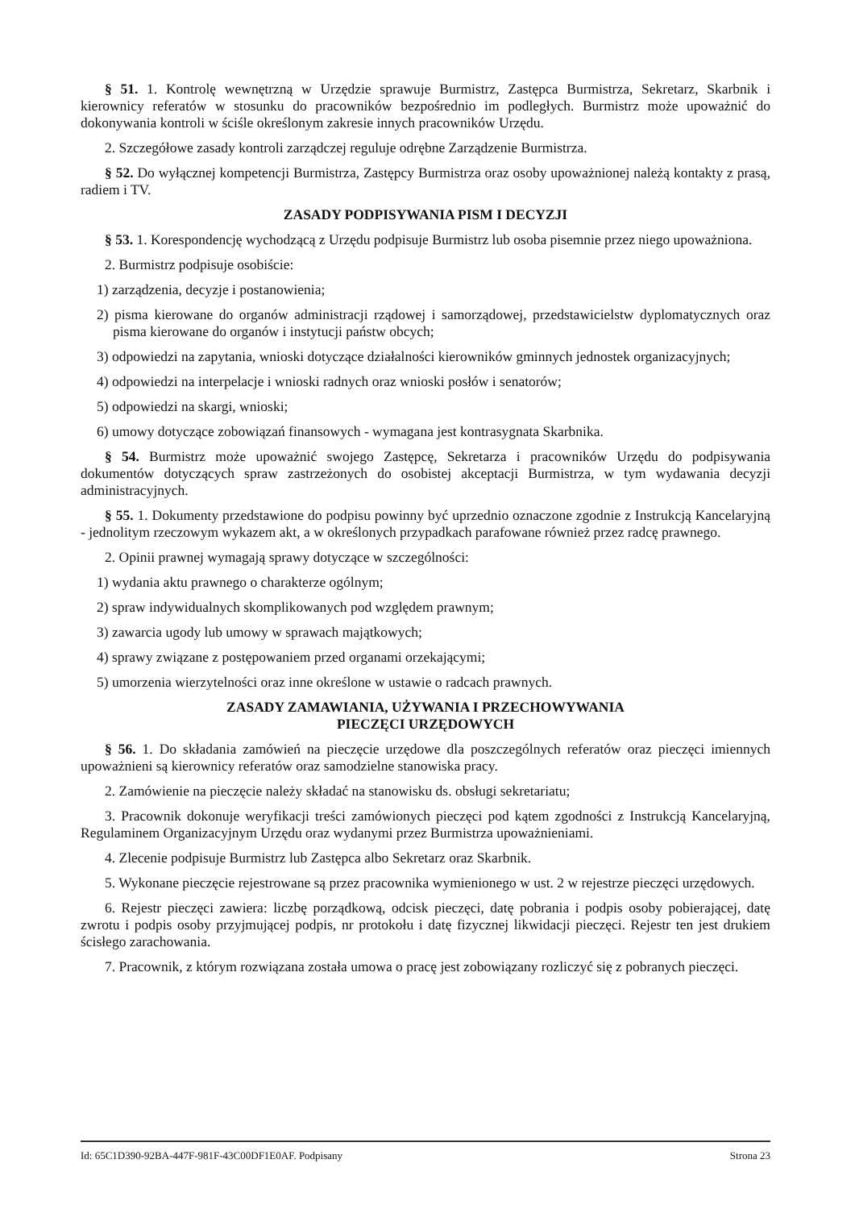§ 51. 1. Kontrolę wewnętrzną w Urzędzie sprawuje Burmistrz, Zastępca Burmistrza, Sekretarz, Skarbnik i kierownicy referatów w stosunku do pracowników bezpośrednio im podległych. Burmistrz może upoważnić do dokonywania kontroli w ściśle określonym zakresie innych pracowników Urzędu.
2. Szczegółowe zasady kontroli zarządczej reguluje odrębne Zarządzenie Burmistrza.
§ 52. Do wyłącznej kompetencji Burmistrza, Zastępcy Burmistrza oraz osoby upoważnionej należą kontakty z prasą, radiem i TV.
ZASADY PODPISYWANIA PISM I DECYZJI
§ 53. 1. Korespondencję wychodzącą z Urzędu podpisuje Burmistrz lub osoba pisemnie przez niego upoważniona.
2. Burmistrz podpisuje osobiście:
1) zarządzenia, decyzje i postanowienia;
2) pisma kierowane do organów administracji rządowej i samorządowej, przedstawicielstw dyplomatycznych oraz pisma kierowane do organów i instytucji państw obcych;
3) odpowiedzi na zapytania, wnioski dotyczące działalności kierowników gminnych jednostek organizacyjnych;
4) odpowiedzi na interpelacje i wnioski radnych oraz wnioski posłów i senatorów;
5) odpowiedzi na skargi, wnioski;
6) umowy dotyczące zobowiązań finansowych - wymagana jest kontrasygnata Skarbnika.
§ 54. Burmistrz może upoważnić swojego Zastępcę, Sekretarza i pracowników Urzędu do podpisywania dokumentów dotyczących spraw zastrzeżonych do osobistej akceptacji Burmistrza, w tym wydawania decyzji administracyjnych.
§ 55. 1. Dokumenty przedstawione do podpisu powinny być uprzednio oznaczone zgodnie z Instrukcją Kancelaryjną - jednolitym rzeczowym wykazem akt, a w określonych przypadkach parafowane również przez radcę prawnego.
2. Opinii prawnej wymagają sprawy dotyczące w szczególności:
1) wydania aktu prawnego o charakterze ogólnym;
2) spraw indywidualnych skomplikowanych pod względem prawnym;
3) zawarcia ugody lub umowy w sprawach majątkowych;
4) sprawy związane z postępowaniem przed organami orzekającymi;
5) umorzenia wierzytelności oraz inne określone w ustawie o radcach prawnych.
ZASADY ZAMAWIANIA, UŻYWANIA I PRZECHOWYWANIA
PIECZĘCI URZĘDOWYCH
§ 56. 1. Do składania zamówień na pieczęcie urzędowe dla poszczególnych referatów oraz pieczęci imiennych upoważnieni są kierownicy referatów oraz samodzielne stanowiska pracy.
2. Zamówienie na pieczęcie należy składać na stanowisku ds. obsługi sekretariatu;
3. Pracownik dokonuje weryfikacji treści zamówionych pieczęci pod kątem zgodności z Instrukcją Kancelaryjną, Regulaminem Organizacyjnym Urzędu oraz wydanymi przez Burmistrza upoważnieniami.
4. Zlecenie podpisuje Burmistrz lub Zastępca albo Sekretarz oraz Skarbnik.
5. Wykonane pieczęcie rejestrowane są przez pracownika wymienionego w ust. 2 w rejestrze pieczęci urzędowych.
6. Rejestr pieczęci zawiera: liczbę porządkową, odcisk pieczęci, datę pobrania i podpis osoby pobierającej, datę zwrotu i podpis osoby przyjmującej podpis, nr protokołu i datę fizycznej likwidacji pieczęci. Rejestr ten jest drukiem ścisłego zarachowania.
7. Pracownik, z którym rozwiązana została umowa o pracę jest zobowiązany rozliczyć się z pobranych pieczęci.
Id: 65C1D390-92BA-447F-981F-43C00DF1E0AF. Podpisany Strona 23